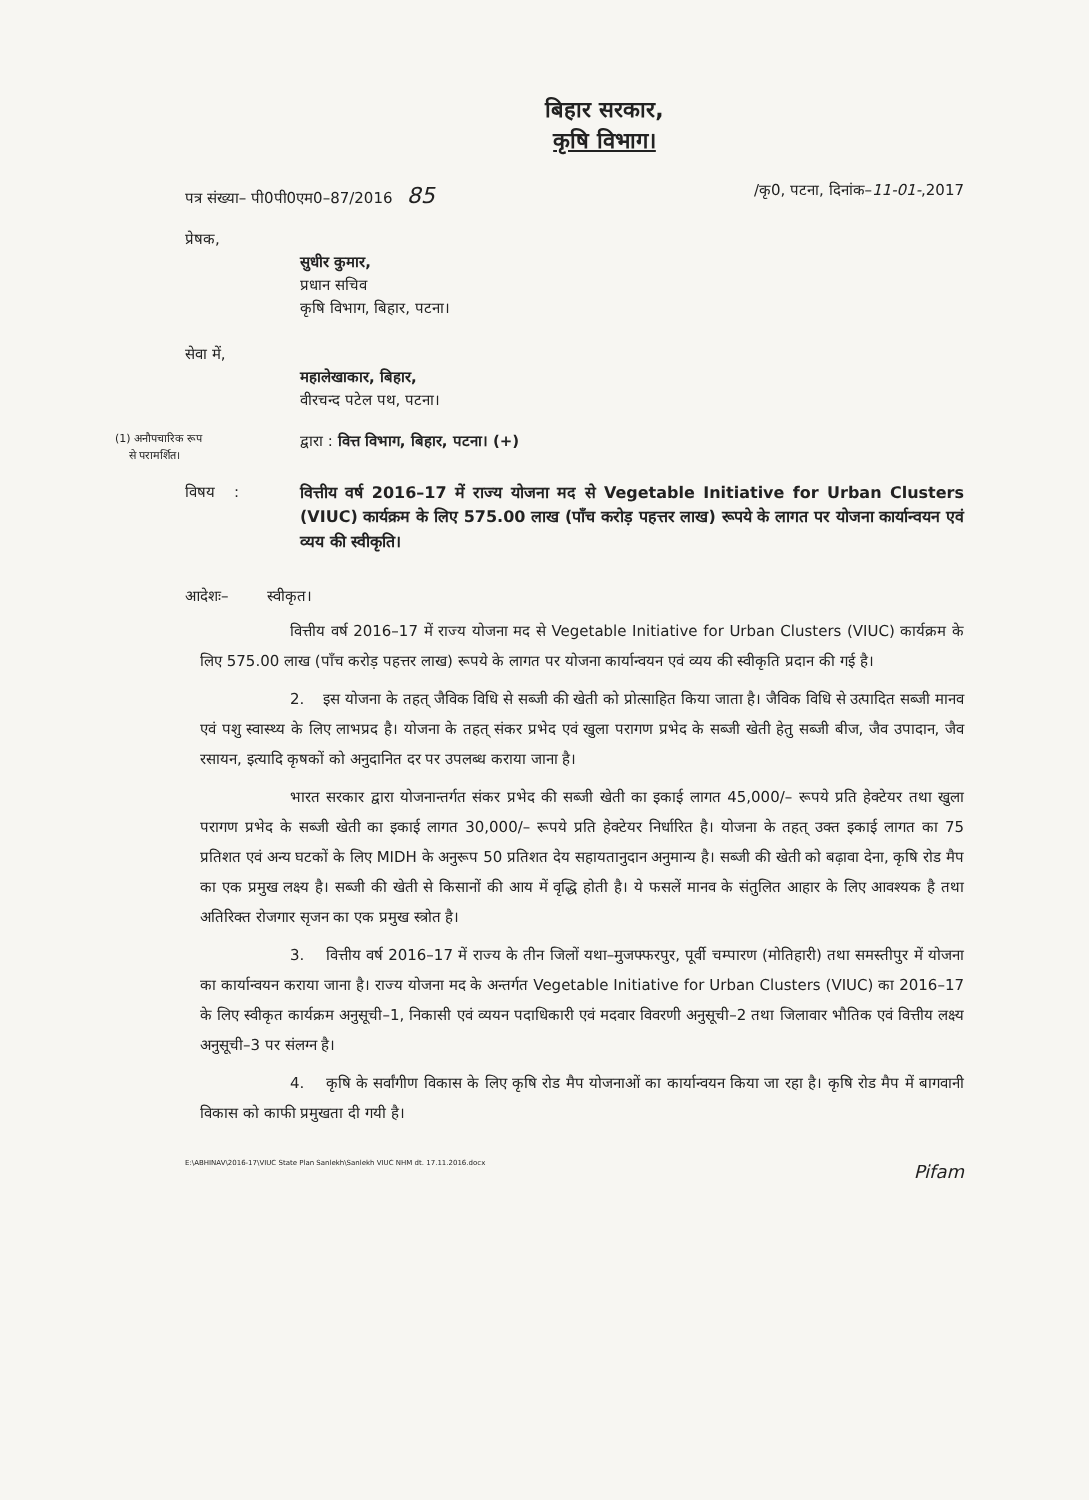बिहार सरकार,
कृषि विभाग।
पत्र संख्या– पी0पी0एम0–87/2016 85 /कृ0, पटना, दिनांक–11-01-,2017
प्रेषक,
सुधीर कुमार,
प्रधान सचिव
कृषि विभाग, बिहार, पटना।
सेवा में,
महालेखाकार, बिहार,
वीरचन्द पटेल पथ, पटना।
(1) अनौपचारिक रूप
से परामर्शित।
द्वारा : वित्त विभाग, बिहार, पटना। (+)
विषय : वित्तीय वर्ष 2016–17 में राज्य योजना मद से Vegetable Initiative for Urban Clusters (VIUC) कार्यक्रम के लिए 575.00 लाख (पाँच करोड़ पहत्तर लाख) रूपये के लागत पर योजना कार्यान्वयन एवं व्यय की स्वीकृति।
आदेशः– स्वीकृत।
वित्तीय वर्ष 2016–17 में राज्य योजना मद से Vegetable Initiative for Urban Clusters (VIUC) कार्यक्रम के लिए 575.00 लाख (पाँच करोड़ पहत्तर लाख) रूपये के लागत पर योजना कार्यान्वयन एवं व्यय की स्वीकृति प्रदान की गई है।
2. इस योजना के तहत् जैविक विधि से सब्जी की खेती को प्रोत्साहित किया जाता है। जैविक विधि से उत्पादित सब्जी मानव एवं पशु स्वास्थ्य के लिए लाभप्रद है। योजना के तहत् संकर प्रभेद एवं खुला परागण प्रभेद के सब्जी खेती हेतु सब्जी बीज, जैव उपादान, जैव रसायन, इत्यादि कृषकों को अनुदानित दर पर उपलब्ध कराया जाना है।
भारत सरकार द्वारा योजनान्तर्गत संकर प्रभेद की सब्जी खेती का इकाई लागत 45,000/– रूपये प्रति हेक्टेयर तथा खुला परागण प्रभेद के सब्जी खेती का इकाई लागत 30,000/– रूपये प्रति हेक्टेयर निर्धारित है। योजना के तहत् उक्त इकाई लागत का 75 प्रतिशत एवं अन्य घटकों के लिए MIDH के अनुरूप 50 प्रतिशत देय सहायतानुदान अनुमान्य है। सब्जी की खेती को बढ़ावा देना, कृषि रोड मैप का एक प्रमुख लक्ष्य है। सब्जी की खेती से किसानों की आय में वृद्धि होती है। ये फसलें मानव के संतुलित आहार के लिए आवश्यक है तथा अतिरिक्त रोजगार सृजन का एक प्रमुख स्त्रोत है।
3. वित्तीय वर्ष 2016–17 में राज्य के तीन जिलों यथा–मुजफ्फरपुर, पूर्वी चम्पारण (मोतिहारी) तथा समस्तीपुर में योजना का कार्यान्वयन कराया जाना है। राज्य योजना मद के अन्तर्गत Vegetable Initiative for Urban Clusters (VIUC) का 2016–17 के लिए स्वीकृत कार्यक्रम अनुसूची–1, निकासी एवं व्ययन पदाधिकारी एवं मदवार विवरणी अनुसूची–2 तथा जिलावार भौतिक एवं वित्तीय लक्ष्य अनुसूची–3 पर संलग्न है।
4. कृषि के सर्वांगीण विकास के लिए कृषि रोड मैप योजनाओं का कार्यान्वयन किया जा रहा है। कृषि रोड मैप में बागवानी विकास को काफी प्रमुखता दी गयी है।
E:\ABHINAV\2016-17\VIUC State Plan Sanlekh\Sanlekh VIUC NHM dt. 17.11.2016.docx Pifam